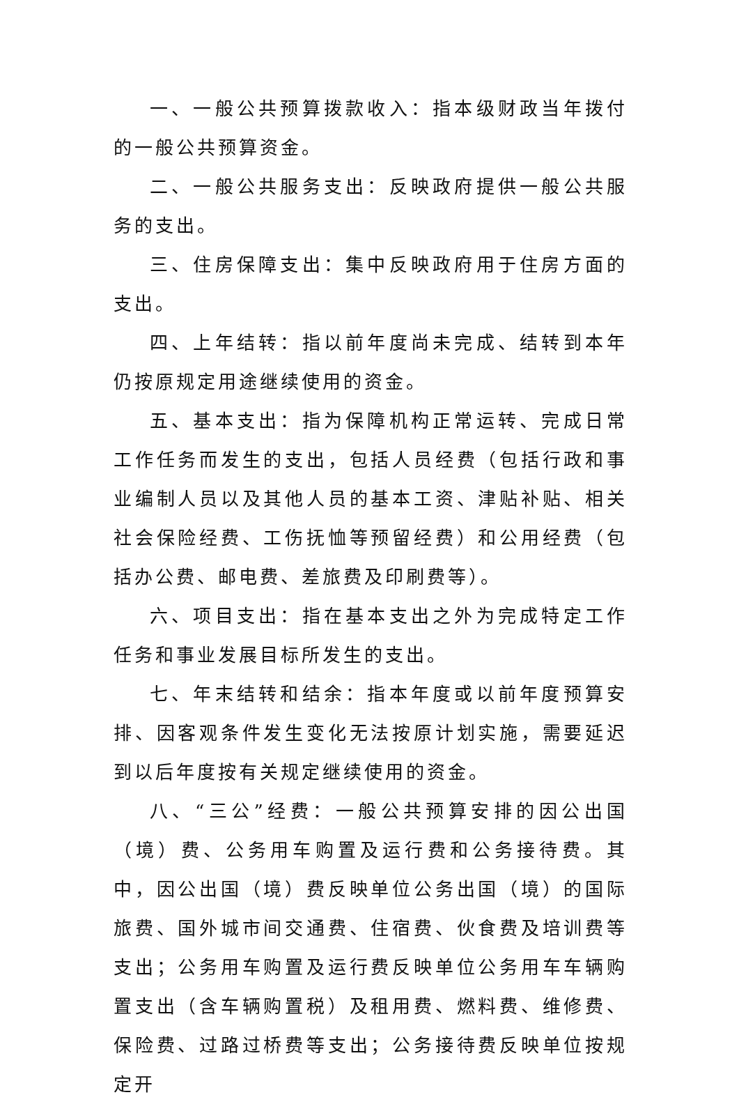一、一般公共预算拨款收入：指本级财政当年拨付的一般公共预算资金。
二、一般公共服务支出：反映政府提供一般公共服务的支出。
三、住房保障支出：集中反映政府用于住房方面的支出。
四、上年结转：指以前年度尚未完成、结转到本年仍按原规定用途继续使用的资金。
五、基本支出：指为保障机构正常运转、完成日常工作任务而发生的支出，包括人员经费（包括行政和事业编制人员以及其他人员的基本工资、津贴补贴、相关社会保险经费、工伤抚恤等预留经费）和公用经费（包括办公费、邮电费、差旅费及印刷费等）。
六、项目支出：指在基本支出之外为完成特定工作任务和事业发展目标所发生的支出。
七、年末结转和结余：指本年度或以前年度预算安排、因客观条件发生变化无法按原计划实施，需要延迟到以后年度按有关规定继续使用的资金。
八、“三公”经费：一般公共预算安排的因公出国（境）费、公务用车购置及运行费和公务接待费。其中，因公出国（境）费反映单位公务出国（境）的国际旅费、国外城市间交通费、住宿费、伙食费及培训费等支出；公务用车购置及运行费反映单位公务用车车辆购置支出（含车辆购置税）及租用费、燃料费、维修费、保险费、过路过桥费等支出；公务接待费反映单位按规定开